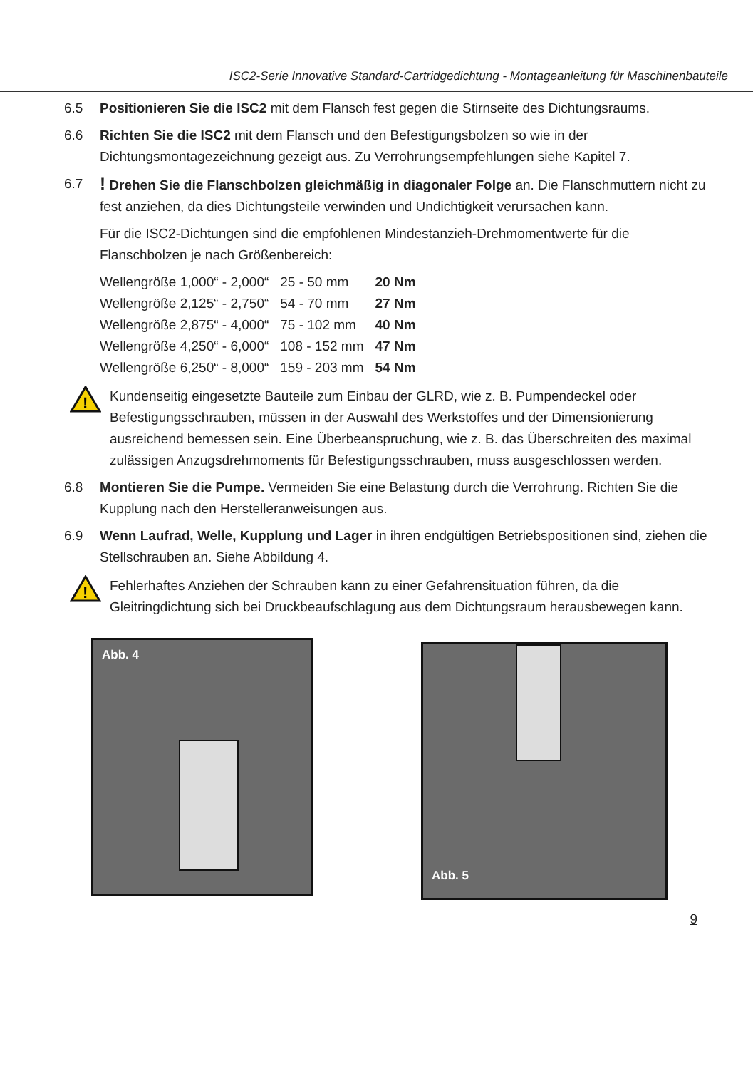ISC2-Serie Innovative Standard-Cartridgedichtung - Montageanleitung für Maschinenbauteile
6.5 Positionieren Sie die ISC2 mit dem Flansch fest gegen die Stirnseite des Dichtungsraums.
6.6 Richten Sie die ISC2 mit dem Flansch und den Befestigungsbolzen so wie in der Dichtungsmontagezeichnung gezeigt aus. Zu Verrohrungsempfehlungen siehe Kapitel 7.
6.7
! Drehen Sie die Flanschbolzen gleichmäßig in diagonaler Folge an. Die Flanschmuttern nicht zu fest anziehen, da dies Dichtungsteile verwinden und Undichtigkeit verursachen kann.
Für die ISC2-Dichtungen sind die empfohlenen Mindestanzieh-Drehmomentwerte für die Flanschbolzen je nach Größenbereich:
| Wellengröße 1,000“ - 2,000“ | 25 - 50 mm | 20 Nm |
| Wellengröße 2,125“ - 2,750“ | 54 - 70 mm | 27 Nm |
| Wellengröße 2,875“ - 4,000“ | 75 - 102 mm | 40 Nm |
| Wellengröße 4,250“ - 6,000“ | 108 - 152 mm | 47 Nm |
| Wellengröße 6,250“ - 8,000“ | 159 - 203 mm | 54 Nm |
!
Kundenseitig eingesetzte Bauteile zum Einbau der GLRD, wie z. B. Pumpendeckel oder Befestigungsschrauben, müssen in der Auswahl des Werkstoffes und der Dimensionierung ausreichend bemessen sein. Eine Überbeanspruchung, wie z. B. das Überschreiten des maximal zulässigen Anzugsdrehmoments für Befestigungsschrauben, muss ausgeschlossen werden.
6.8 Montieren Sie die Pumpe. Vermeiden Sie eine Belastung durch die Verrohrung. Richten Sie die Kupplung nach den Herstelleranweisungen aus.
6.9 Wenn Laufrad, Welle, Kupplung und Lager in ihren endgültigen Betriebspositionen sind, ziehen die Stellschrauben an. Siehe Abbildung 4.
!
Fehlerhaftes Anziehen der Schrauben kann zu einer Gefahrensituation führen, da die Gleitringdichtung sich bei Druckbeaufschlagung aus dem Dichtungsraum herausbewegen kann.
Abb. 4
Abb. 5
9